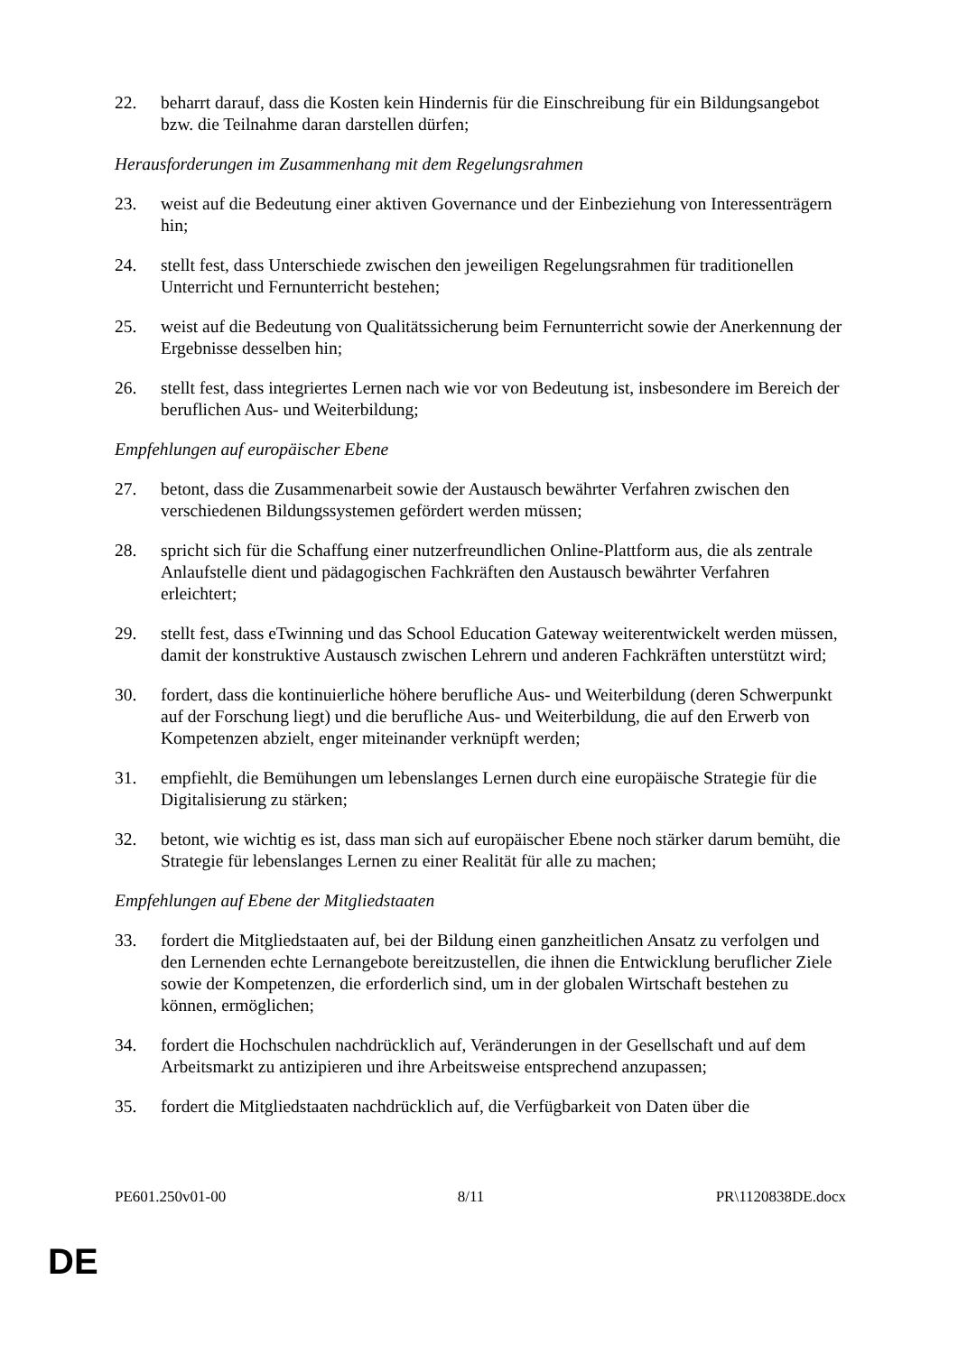22. beharrt darauf, dass die Kosten kein Hindernis für die Einschreibung für ein Bildungsangebot bzw. die Teilnahme daran darstellen dürfen;
Herausforderungen im Zusammenhang mit dem Regelungsrahmen
23. weist auf die Bedeutung einer aktiven Governance und der Einbeziehung von Interessenträgern hin;
24. stellt fest, dass Unterschiede zwischen den jeweiligen Regelungsrahmen für traditionellen Unterricht und Fernunterricht bestehen;
25. weist auf die Bedeutung von Qualitätssicherung beim Fernunterricht sowie der Anerkennung der Ergebnisse desselben hin;
26. stellt fest, dass integriertes Lernen nach wie vor von Bedeutung ist, insbesondere im Bereich der beruflichen Aus- und Weiterbildung;
Empfehlungen auf europäischer Ebene
27. betont, dass die Zusammenarbeit sowie der Austausch bewährter Verfahren zwischen den verschiedenen Bildungssystemen gefördert werden müssen;
28. spricht sich für die Schaffung einer nutzerfreundlichen Online-Plattform aus, die als zentrale Anlaufstelle dient und pädagogischen Fachkräften den Austausch bewährter Verfahren erleichtert;
29. stellt fest, dass eTwinning und das School Education Gateway weiterentwickelt werden müssen, damit der konstruktive Austausch zwischen Lehrern und anderen Fachkräften unterstützt wird;
30. fordert, dass die kontinuierliche höhere berufliche Aus- und Weiterbildung (deren Schwerpunkt auf der Forschung liegt) und die berufliche Aus- und Weiterbildung, die auf den Erwerb von Kompetenzen abzielt, enger miteinander verknüpft werden;
31. empfiehlt, die Bemühungen um lebenslanges Lernen durch eine europäische Strategie für die Digitalisierung zu stärken;
32. betont, wie wichtig es ist, dass man sich auf europäischer Ebene noch stärker darum bemüht, die Strategie für lebenslanges Lernen zu einer Realität für alle zu machen;
Empfehlungen auf Ebene der Mitgliedstaaten
33. fordert die Mitgliedstaaten auf, bei der Bildung einen ganzheitlichen Ansatz zu verfolgen und den Lernenden echte Lernangebote bereitzustellen, die ihnen die Entwicklung beruflicher Ziele sowie der Kompetenzen, die erforderlich sind, um in der globalen Wirtschaft bestehen zu können, ermöglichen;
34. fordert die Hochschulen nachdrücklich auf, Veränderungen in der Gesellschaft und auf dem Arbeitsmarkt zu antizipieren und ihre Arbeitsweise entsprechend anzupassen;
35. fordert die Mitgliedstaaten nachdrücklich auf, die Verfügbarkeit von Daten über die
PE601.250v01-00 8/11 PR\1120838DE.docx
DE